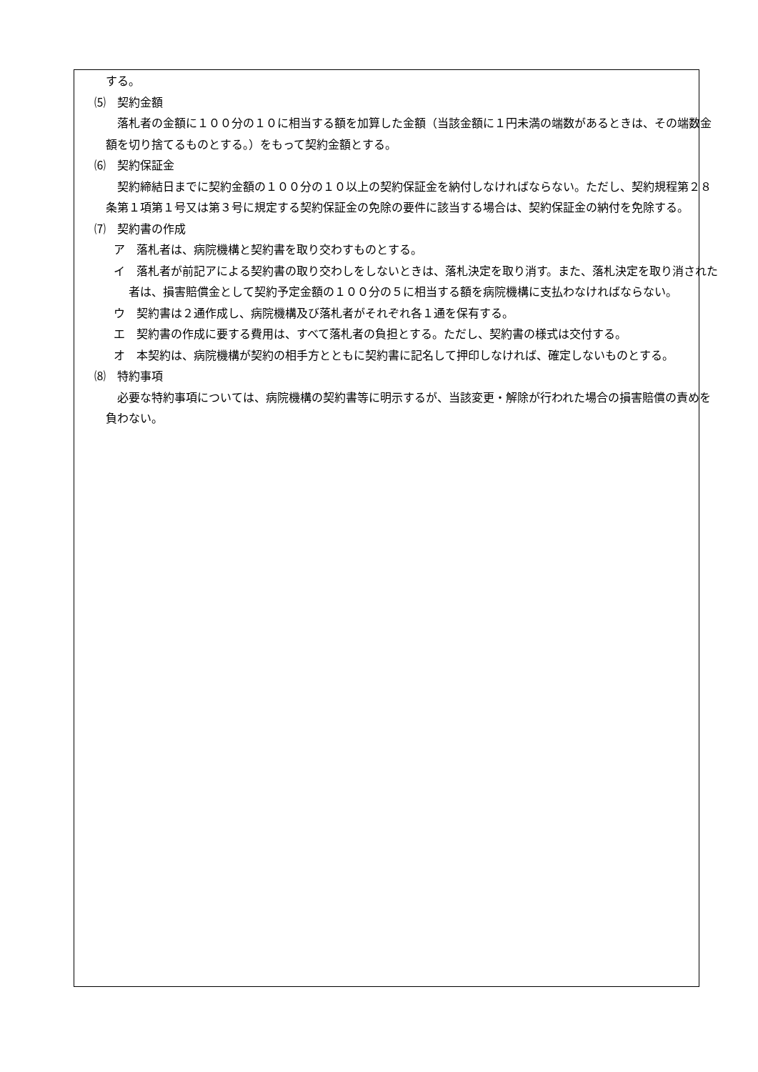する。
⑸　契約金額
落札者の金額に１００分の１０に相当する額を加算した金額（当該金額に１円未満の端数があるときは、その端数金額を切り捨てるものとする。）をもって契約金額とする。
⑹　契約保証金
契約締結日までに契約金額の１００分の１０以上の契約保証金を納付しなければならない。ただし、契約規程第２８条第１項第１号又は第３号に規定する契約保証金の免除の要件に該当する場合は、契約保証金の納付を免除する。
⑺　契約書の作成
ア　落札者は、病院機構と契約書を取り交わすものとする。
イ　落札者が前記アによる契約書の取り交わしをしないときは、落札決定を取り消す。また、落札決定を取り消された者は、損害賠償金として契約予定金額の１００分の５に相当する額を病院機構に支払わなければならない。
ウ　契約書は２通作成し、病院機構及び落札者がそれぞれ各１通を保有する。
エ　契約書の作成に要する費用は、すべて落札者の負担とする。ただし、契約書の様式は交付する。
オ　本契約は、病院機構が契約の相手方とともに契約書に記名して押印しなければ、確定しないものとする。
⑻　特約事項
必要な特約事項については、病院機構の契約書等に明示するが、当該変更・解除が行われた場合の損害賠償の責めを負わない。